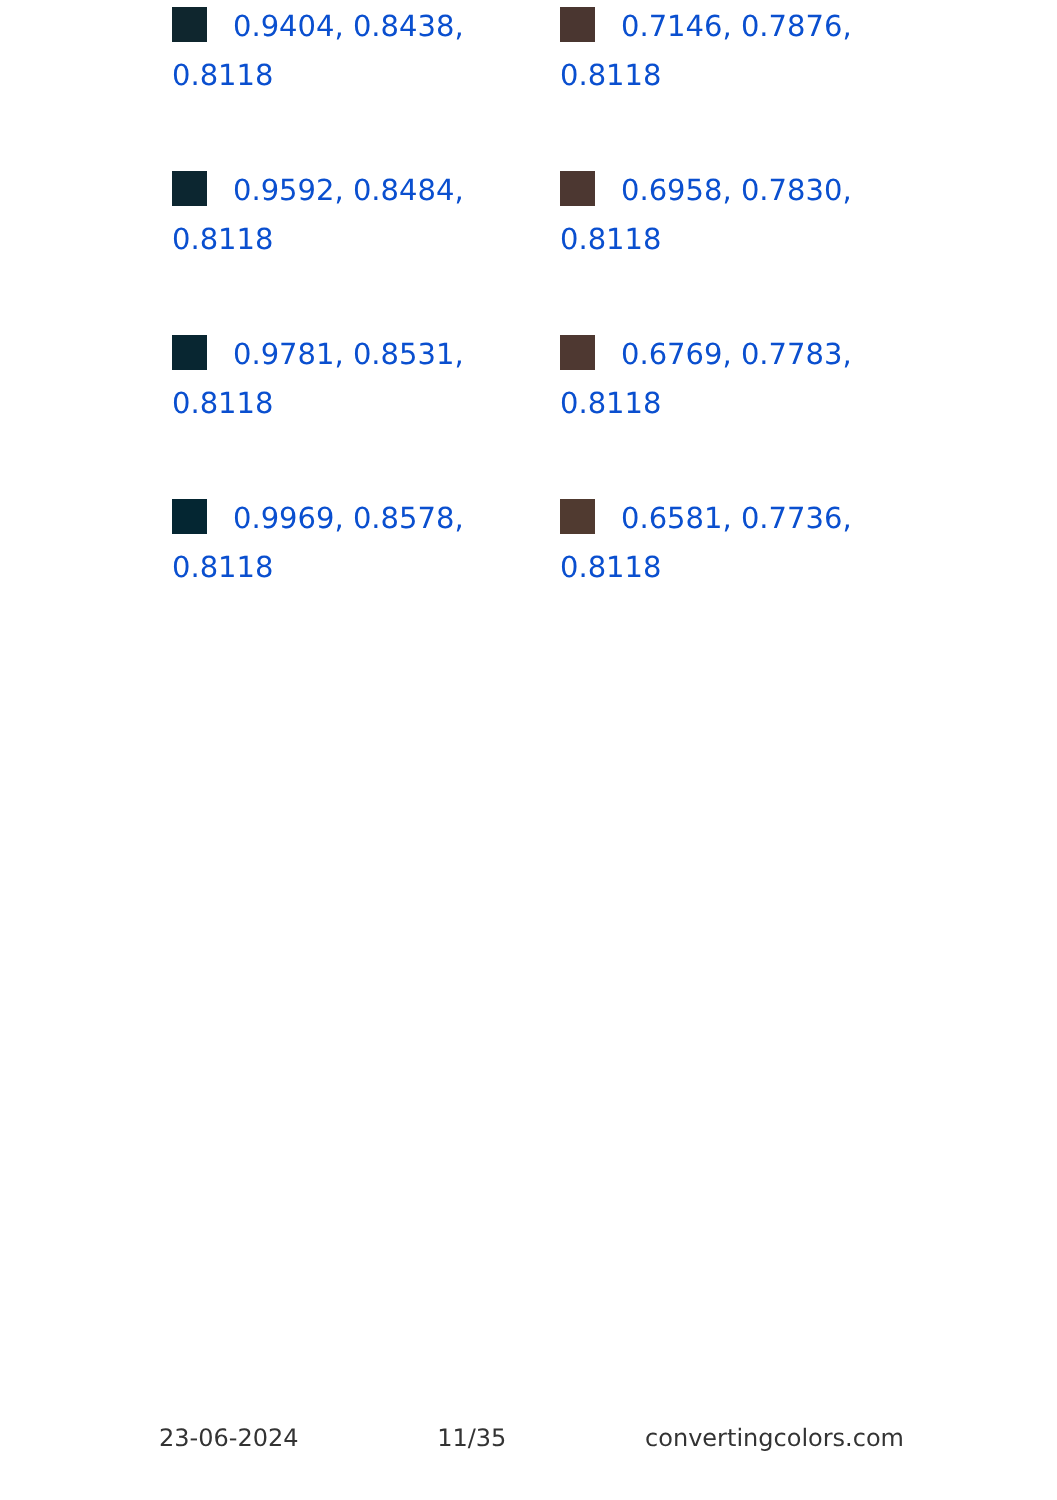0.9404, 0.8438, 0.8118
0.7146, 0.7876, 0.8118
0.9592, 0.8484, 0.8118
0.6958, 0.7830, 0.8118
0.9781, 0.8531, 0.8118
0.6769, 0.7783, 0.8118
0.9969, 0.8578, 0.8118
0.6581, 0.7736, 0.8118
23-06-2024 11/35 convertingcolors.com